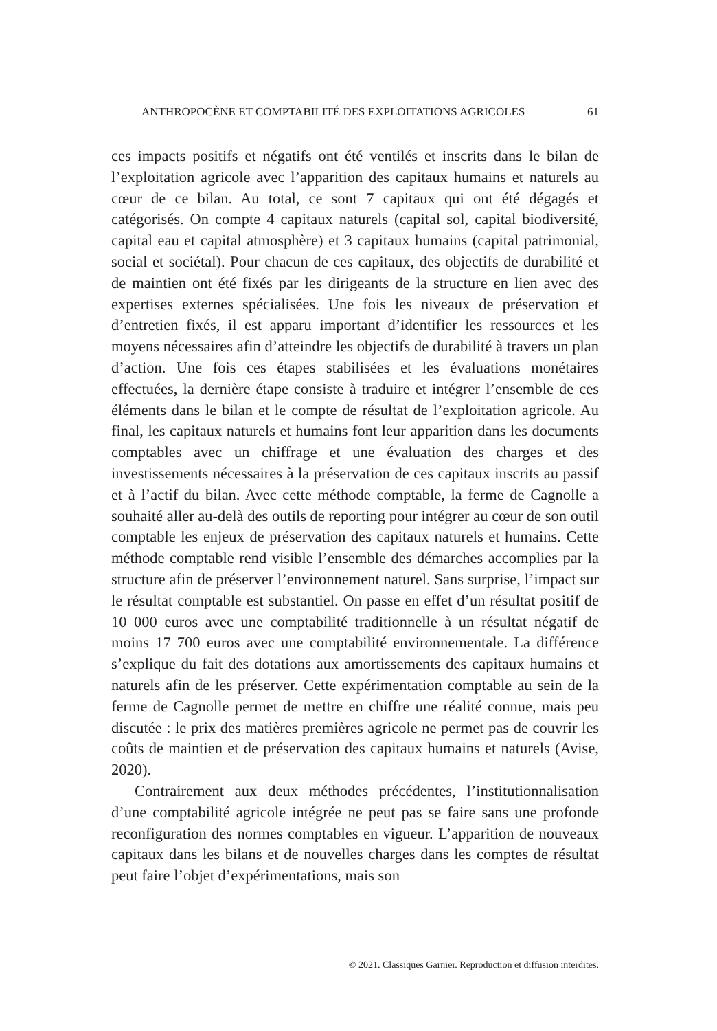ANTHROPOCÈNE ET COMPTABILITÉ DES EXPLOITATIONS AGRICOLES 61
ces impacts positifs et négatifs ont été ventilés et inscrits dans le bilan de l’exploitation agricole avec l’apparition des capitaux humains et naturels au cœur de ce bilan. Au total, ce sont 7 capitaux qui ont été dégagés et catégorisés. On compte 4 capitaux naturels (capital sol, capital biodiversité, capital eau et capital atmosphère) et 3 capitaux humains (capital patrimonial, social et sociétal). Pour chacun de ces capitaux, des objectifs de durabilité et de maintien ont été fixés par les dirigeants de la structure en lien avec des expertises externes spécialisées. Une fois les niveaux de préservation et d’entretien fixés, il est apparu important d’identifier les ressources et les moyens nécessaires afin d’atteindre les objectifs de durabilité à travers un plan d’action. Une fois ces étapes stabilisées et les évaluations monétaires effectuées, la dernière étape consiste à traduire et intégrer l’ensemble de ces éléments dans le bilan et le compte de résultat de l’exploitation agricole. Au final, les capitaux naturels et humains font leur apparition dans les documents comptables avec un chiffrage et une évaluation des charges et des investissements nécessaires à la préservation de ces capitaux inscrits au passif et à l’actif du bilan. Avec cette méthode comptable, la ferme de Cagnolle a souhaité aller au-delà des outils de reporting pour intégrer au cœur de son outil comptable les enjeux de préservation des capitaux naturels et humains. Cette méthode comptable rend visible l’ensemble des démarches accomplies par la structure afin de préserver l’environnement naturel. Sans surprise, l’impact sur le résultat comptable est substantiel. On passe en effet d’un résultat positif de 10 000 euros avec une comptabilité traditionnelle à un résultat négatif de moins 17 700 euros avec une comptabilité environnementale. La différence s’explique du fait des dotations aux amortissements des capitaux humains et naturels afin de les préserver. Cette expérimentation comptable au sein de la ferme de Cagnolle permet de mettre en chiffre une réalité connue, mais peu discutée : le prix des matières premières agricole ne permet pas de couvrir les coûts de maintien et de préservation des capitaux humains et naturels (Avise, 2020).
Contrairement aux deux méthodes précédentes, l’institutionnalisation d’une comptabilité agricole intégrée ne peut pas se faire sans une profonde reconfiguration des normes comptables en vigueur. L’apparition de nouveaux capitaux dans les bilans et de nouvelles charges dans les comptes de résultat peut faire l’objet d’expérimentations, mais son
© 2021. Classiques Garnier. Reproduction et diffusion interdites.